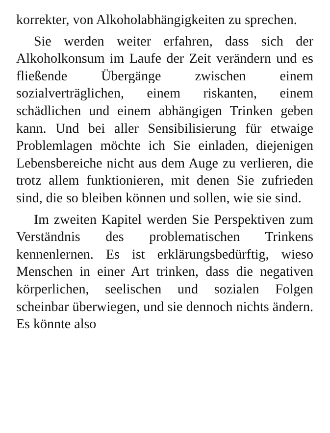korrekter, von Alkoholabhängigkeiten zu sprechen.
Sie werden weiter erfahren, dass sich der Alkoholkonsum im Laufe der Zeit verändern und es fließende Übergänge zwischen einem sozialverträglichen, einem riskanten, einem schädlichen und einem abhängigen Trinken geben kann. Und bei aller Sensibilisierung für etwaige Problemlagen möchte ich Sie einladen, diejenigen Lebensbereiche nicht aus dem Auge zu verlieren, die trotz allem funktionieren, mit denen Sie zufrieden sind, die so bleiben können und sollen, wie sie sind.
Im zweiten Kapitel werden Sie Perspektiven zum Verständnis des problematischen Trinkens kennenlernen. Es ist erklärungsbedürftig, wieso Menschen in einer Art trinken, dass die negativen körperlichen, seelischen und sozialen Folgen scheinbar überwiegen, und sie dennoch nichts ändern. Es könnte also